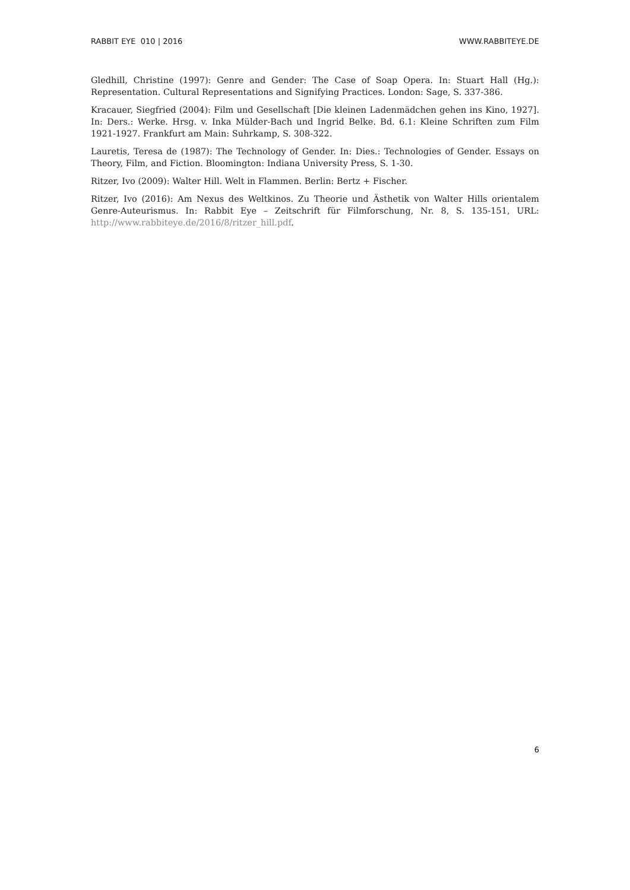RABBIT EYE 010 | 2016 WWW.RABBITEYE.DE
Gledhill, Christine (1997): Genre and Gender: The Case of Soap Opera. In: Stuart Hall (Hg.): Representation. Cultural Representations and Signifying Practices. London: Sage, S. 337-386.
Kracauer, Siegfried (2004): Film und Gesellschaft [Die kleinen Ladenmädchen gehen ins Kino, 1927]. In: Ders.: Werke. Hrsg. v. Inka Mülder-Bach und Ingrid Belke. Bd. 6.1: Kleine Schriften zum Film 1921-1927. Frankfurt am Main: Suhrkamp, S. 308-322.
Lauretis, Teresa de (1987): The Technology of Gender. In: Dies.: Technologies of Gender. Essays on Theory, Film, and Fiction. Bloomington: Indiana University Press, S. 1-30.
Ritzer, Ivo (2009): Walter Hill. Welt in Flammen. Berlin: Bertz + Fischer.
Ritzer, Ivo (2016): Am Nexus des Weltkinos. Zu Theorie und Ästhetik von Walter Hills orientalem Genre-Auteurismus. In: Rabbit Eye – Zeitschrift für Filmforschung, Nr. 8, S. 135-151, URL: http://www.rabbiteye.de/2016/8/ritzer_hill.pdf.
6